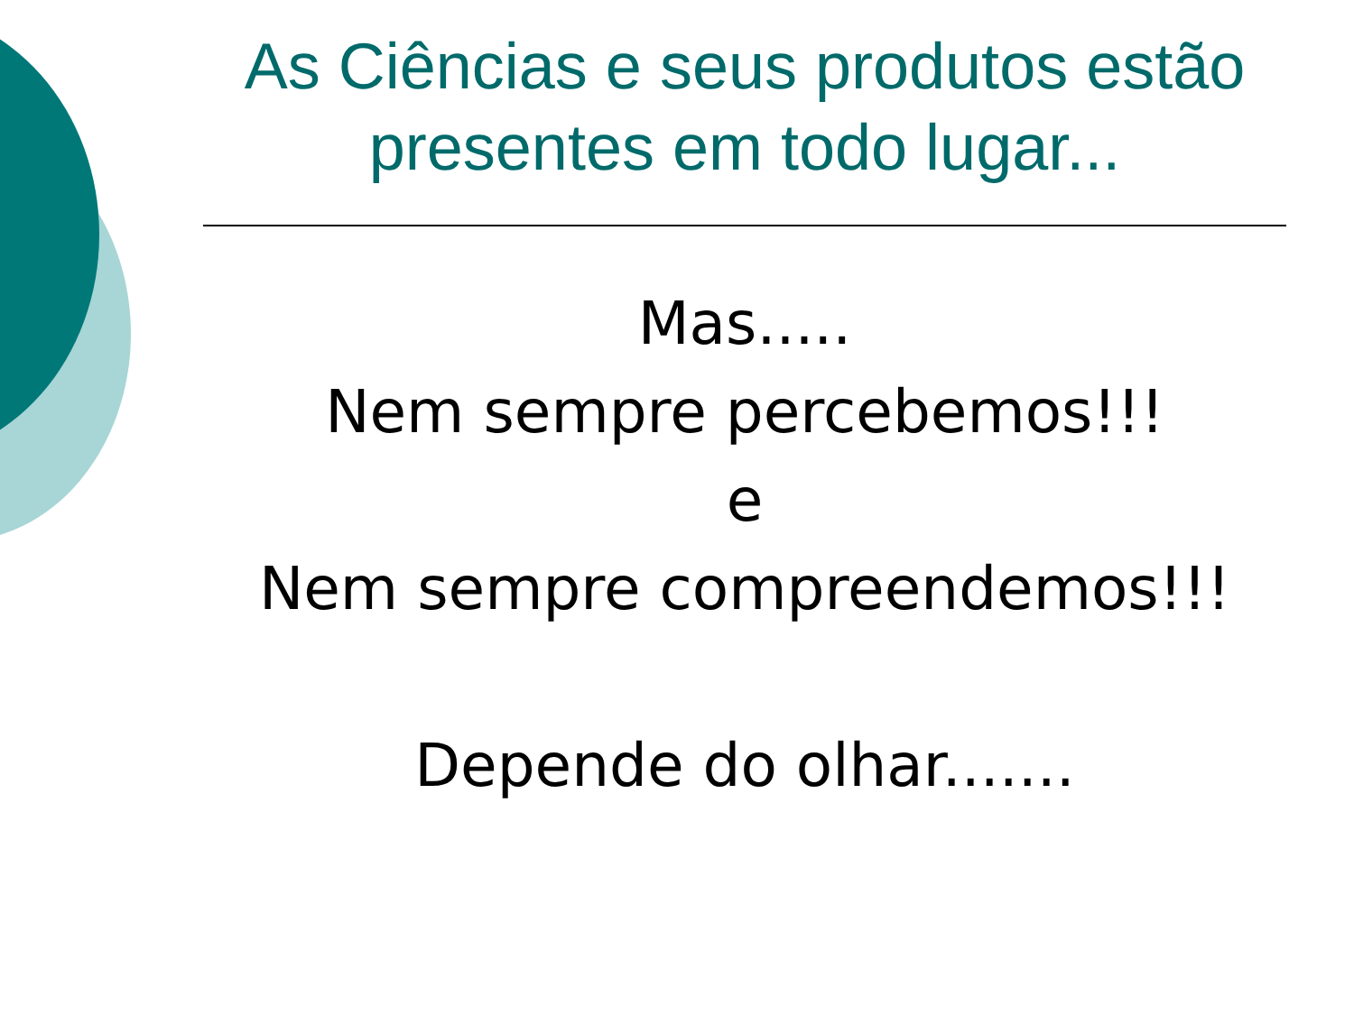As Ciências e seus produtos estão presentes em todo lugar...
Mas.....
Nem sempre percebemos!!!
e
Nem sempre compreendemos!!!
Depende do olhar.......